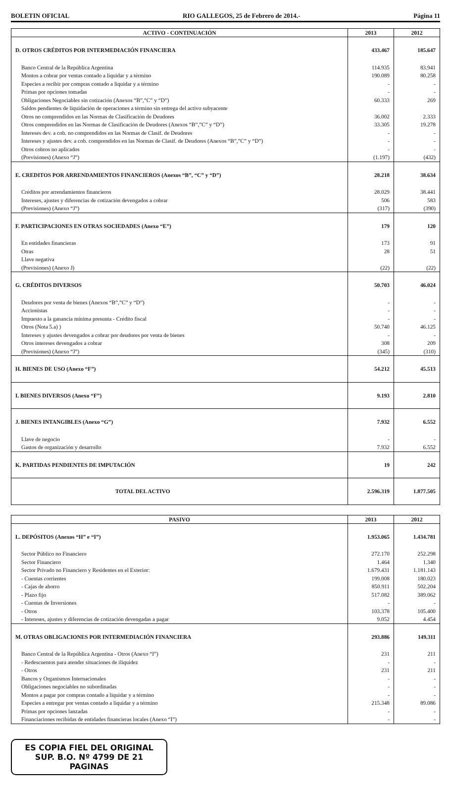BOLETIN OFICIAL RIO GALLEGOS, 25 de Febrero de 2014.- Página 11
| ACTIVO - CONTINUACIÓN | 2013 | 2012 |
| --- | --- | --- |
| D. OTROS CRÉDITOS POR INTERMEDIACIÓN FINANCIERA | 433.467 | 185.647 |
| Banco Central de la República Argentina | 114.935 | 83.941 |
| Montos a cobrar por ventas contado a liquidar y a término | 190.089 | 80.258 |
| Especies a recibir por compras contado a liquidar y a término | - | - |
| Primas por opciones tomadas | - | - |
| Obligaciones Negociables sin cotización (Anexos “B”,”C” y “D”) | 60.333 | 269 |
| Saldos pendientes de liquidación de operaciones a término sin entrega del activo subyacente | | |
| Otros no comprendidos en las Normas de Clasificación de Deudores | 36.002 | 2.333 |
| Otros comprendidos en las Normas de Clasificación de Deudores (Anexos “B”,”C” y “D”) | 33.305 | 19.278 |
| Intereses dev. a cob. no comprendidos en las Normas de Clasif. de Deudores | - | - |
| Intereses y ajustes dev. a cob. comprendidos en las Normas de Clasif. de Deudores (Anexos “B”,”C” y “D”) | - | - |
| Otros cobros no aplicados | - | - |
| (Previsiones) (Anexo “J”) | (1.197) | (432) |
| E. CREDITOS POR ARRENDAMIENTOS FINANCIEROS (Anexos “B”, “C” y “D”) | 28.218 | 38.634 |
| Créditos por arrendamientos financieros | 28.029 | 38.441 |
| Intereses, ajustes y diferencias de cotización devengados a cobrar | 506 | 583 |
| (Previsiones) (Anexo “J”) | (317) | (390) |
| F. PARTICIPACIONES EN OTRAS SOCIEDADES (Anexo “E”) | 179 | 120 |
| En entidades financieras | 173 | 91 |
| Otras | 28 | 51 |
| Llave negativa | | |
| (Previsiones) (Anexo J) | (22) | (22) |
| G. CRÉDITOS DIVERSOS | 50.703 | 46.024 |
| Deudores por venta de bienes (Anexos “B”,”C” y “D”) | - | - |
| Accionistas | - | - |
| Impuesto a la ganancia mínima presunta - Crédito fiscal | - | - |
| Otros (Nota 5.a) ) | 50.740 | 46.125 |
| Intereses y ajustes devengados a cobrar por deudores por venta de bienes | - | - |
| Otros intereses devengados a cobrar | 308 | 209 |
| (Previsiones) (Anexo “J”) | (345) | (310) |
| H. BIENES DE USO (Anexo “F”) | 54.212 | 45.513 |
| I. BIENES DIVERSOS (Anexo “F”) | 9.193 | 2.810 |
| J. BIENES INTANGIBLES (Anexo “G”) | 7.932 | 6.552 |
| Llave de negocio | - | - |
| Gastos de organización y desarrollo | 7.932 | 6.552 |
| K. PARTIDAS PENDIENTES DE IMPUTACIÓN | 19 | 242 |
| TOTAL DEL ACTIVO | 2.596.319 | 1.877.505 |
| PASIVO | 2013 | 2012 |
| --- | --- | --- |
| L. DEPÓSITOS (Anexos “H” e “I”) | 1.953.065 | 1.434.781 |
| Sector Público no Financiero | 272.170 | 252.298 |
| Sector Financiero | 1.464 | 1.340 |
| Sector Privado no Financiero y Residentes en el Exterior: | 1.679.431 | 1.181.143 |
| - Cuentas corrientes | 199.008 | 180.023 |
| - Cajas de ahorro | 850.911 | 502.204 |
| - Plazo fijo | 517.082 | 389.062 |
| - Cuentas de Inversiones | - | - |
| - Otros | 103.378 | 105.400 |
| - Intereses, ajustes y diferencias de cotización devengadas a pagar | 9.052 | 4.454 |
| M. OTRAS OBLIGACIONES POR INTERMEDIACIÓN FINANCIERA | 293.886 | 149.311 |
| Banco Central de la República Argentina - Otros (Anexo “I”) | 231 | 211 |
| - Redescuentos para atender situaciones de iliquidez | - | - |
| - Otros | 231 | 211 |
| Bancos y Organismos Internacionales | - | - |
| Obligaciones negociables no subordinadas | - | - |
| Montos a pagar por compras contado a liquidar y a término | - | - |
| Especies a entregar por ventas contado a liquidar y a término | 215.348 | 89.086 |
| Primas por opciones lanzadas | - | - |
| Financiaciones recibidas de entidades financieras locales (Anexo “I”) | - | - |
ES COPIA FIEL DEL ORIGINAL
SUP. B.O. Nº 4799 DE 21 PAGINAS